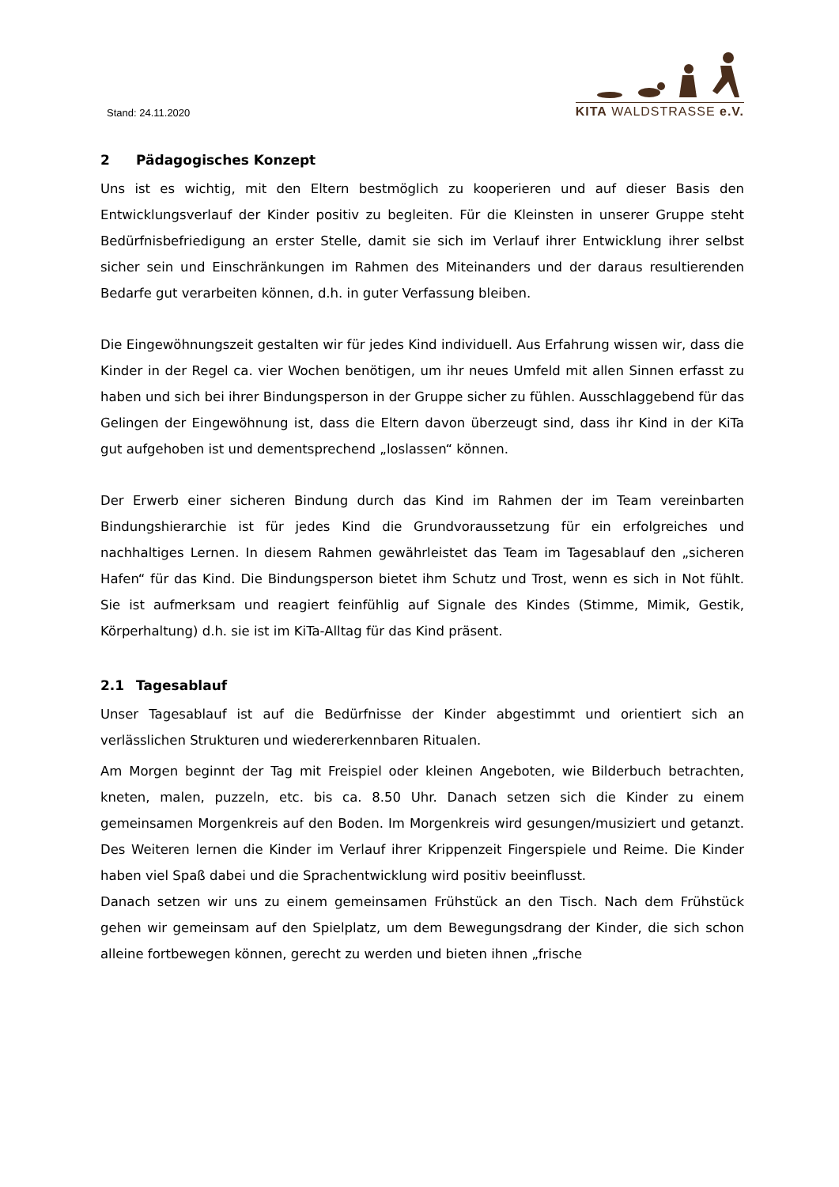Stand: 24.11.2020
KITA WALDSTRASSE e.V.
2 Pädagogisches Konzept
Uns ist es wichtig, mit den Eltern bestmöglich zu kooperieren und auf dieser Basis den Entwicklungsverlauf der Kinder positiv zu begleiten. Für die Kleinsten in unserer Gruppe steht Bedürfnisbefriedigung an erster Stelle, damit sie sich im Verlauf ihrer Entwicklung ihrer selbst sicher sein und Einschränkungen im Rahmen des Miteinanders und der daraus resultierenden Bedarfe gut verarbeiten können, d.h. in guter Verfassung bleiben.
Die Eingewöhnungszeit gestalten wir für jedes Kind individuell. Aus Erfahrung wissen wir, dass die Kinder in der Regel ca. vier Wochen benötigen, um ihr neues Umfeld mit allen Sinnen erfasst zu haben und sich bei ihrer Bindungsperson in der Gruppe sicher zu fühlen. Ausschlaggebend für das Gelingen der Eingewöhnung ist, dass die Eltern davon überzeugt sind, dass ihr Kind in der KiTa gut aufgehoben ist und dementsprechend „loslassen“ können.
Der Erwerb einer sicheren Bindung durch das Kind im Rahmen der im Team vereinbarten Bindungshierarchie ist für jedes Kind die Grundvoraussetzung für ein erfolgreiches und nachhaltiges Lernen. In diesem Rahmen gewährleistet das Team im Tagesablauf den „sicheren Hafen“ für das Kind. Die Bindungsperson bietet ihm Schutz und Trost, wenn es sich in Not fühlt. Sie ist aufmerksam und reagiert feinfühlig auf Signale des Kindes (Stimme, Mimik, Gestik, Körperhaltung) d.h. sie ist im KiTa-Alltag für das Kind präsent.
2.1 Tagesablauf
Unser Tagesablauf ist auf die Bedürfnisse der Kinder abgestimmt und orientiert sich an verlässlichen Strukturen und wiedererkennbaren Ritualen.
Am Morgen beginnt der Tag mit Freispiel oder kleinen Angeboten, wie Bilderbuch betrachten, kneten, malen, puzzeln, etc. bis ca. 8.50 Uhr. Danach setzen sich die Kinder zu einem gemeinsamen Morgenkreis auf den Boden. Im Morgenkreis wird gesungen/musiziert und getanzt. Des Weiteren lernen die Kinder im Verlauf ihrer Krippenzeit Fingerspiele und Reime. Die Kinder haben viel Spaß dabei und die Sprachentwicklung wird positiv beeinflusst.
Danach setzen wir uns zu einem gemeinsamen Frühstück an den Tisch. Nach dem Frühstück gehen wir gemeinsam auf den Spielplatz, um dem Bewegungsdrang der Kinder, die sich schon alleine fortbewegen können, gerecht zu werden und bieten ihnen „frische